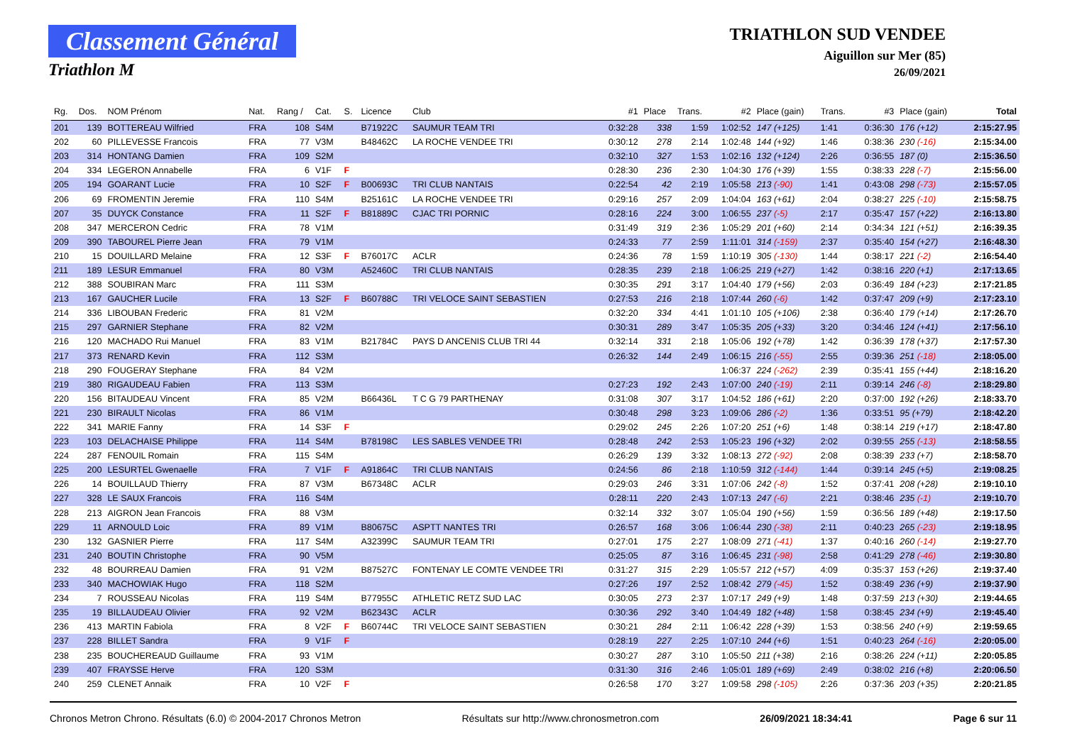Classement Général
Triathlon M
TRIATHLON SUD VENDEE
Aiguillon sur Mer (85)
26/09/2021
| Rg. | Dos. | NOM Prénom | Nat. | Rang / | Cat. | S. | Licence | Club | #1 | Place | Trans. | #2 | Place (gain) | Trans. | #3 | Place (gain) | Total |
| --- | --- | --- | --- | --- | --- | --- | --- | --- | --- | --- | --- | --- | --- | --- | --- | --- | --- |
| 201 | 139 | BOTTEREAU Wilfried | FRA | 108 | S4M | | B71922C | SAUMUR TEAM TRI | 0:32:28 | 338 | 1:59 | 1:02:52 | 147 (+125) | 1:41 | 0:36:30 | 176 (+12) | 2:15:27.95 |
| 202 | 60 | PILLEVESSE Francois | FRA | 77 | V3M | | B48462C | LA ROCHE VENDEE TRI | 0:30:12 | 278 | 2:14 | 1:02:48 | 144 (+92) | 1:46 | 0:38:36 | 230 (-16) | 2:15:34.00 |
| 203 | 314 | HONTANG Damien | FRA | 109 | S2M | | | | 0:32:10 | 327 | 1:53 | 1:02:16 | 132 (+124) | 2:26 | 0:36:55 | 187 (0) | 2:15:36.50 |
| 204 | 334 | LEGERON Annabelle | FRA | 6 | V1F | F | | | 0:28:30 | 236 | 2:30 | 1:04:30 | 176 (+39) | 1:55 | 0:38:33 | 228 (-7) | 2:15:56.00 |
| 205 | 194 | GOARANT Lucie | FRA | 10 | S2F | F | B00693C | TRI CLUB NANTAIS | 0:22:54 | 42 | 2:19 | 1:05:58 | 213 (-90) | 1:41 | 0:43:08 | 298 (-73) | 2:15:57.05 |
| 206 | 69 | FROMENTIN Jeremie | FRA | 110 | S4M | | B25161C | LA ROCHE VENDEE TRI | 0:29:16 | 257 | 2:09 | 1:04:04 | 163 (+61) | 2:04 | 0:38:27 | 225 (-10) | 2:15:58.75 |
| 207 | 35 | DUYCK Constance | FRA | 11 | S2F | F | B81889C | CJAC TRI PORNIC | 0:28:16 | 224 | 3:00 | 1:06:55 | 237 (-5) | 2:17 | 0:35:47 | 157 (+22) | 2:16:13.80 |
| 208 | 347 | MERCERON Cedric | FRA | 78 | V1M | | | | 0:31:49 | 319 | 2:36 | 1:05:29 | 201 (+60) | 2:14 | 0:34:34 | 121 (+51) | 2:16:39.35 |
| 209 | 390 | TABOUREL Pierre Jean | FRA | 79 | V1M | | | | 0:24:33 | 77 | 2:59 | 1:11:01 | 314 (-159) | 2:37 | 0:35:40 | 154 (+27) | 2:16:48.30 |
| 210 | 15 | DOUILLARD Melaine | FRA | 12 | S3F | F | B76017C | ACLR | 0:24:36 | 78 | 1:59 | 1:10:19 | 305 (-130) | 1:44 | 0:38:17 | 221 (-2) | 2:16:54.40 |
| 211 | 189 | LESUR Emmanuel | FRA | 80 | V3M | | A52460C | TRI CLUB NANTAIS | 0:28:35 | 239 | 2:18 | 1:06:25 | 219 (+27) | 1:42 | 0:38:16 | 220 (+1) | 2:17:13.65 |
| 212 | 388 | SOUBIRAN Marc | FRA | 111 | S3M | | | | 0:30:35 | 291 | 3:17 | 1:04:40 | 179 (+56) | 2:03 | 0:36:49 | 184 (+23) | 2:17:21.85 |
| 213 | 167 | GAUCHER Lucile | FRA | 13 | S2F | F | B60788C | TRI VELOCE SAINT SEBASTIEN | 0:27:53 | 216 | 2:18 | 1:07:44 | 260 (-6) | 1:42 | 0:37:47 | 209 (+9) | 2:17:23.10 |
| 214 | 336 | LIBOUBAN Frederic | FRA | 81 | V2M | | | | 0:32:20 | 334 | 4:41 | 1:01:10 | 105 (+106) | 2:38 | 0:36:40 | 179 (+14) | 2:17:26.70 |
| 215 | 297 | GARNIER Stephane | FRA | 82 | V2M | | | | 0:30:31 | 289 | 3:47 | 1:05:35 | 205 (+33) | 3:20 | 0:34:46 | 124 (+41) | 2:17:56.10 |
| 216 | 120 | MACHADO Rui Manuel | FRA | 83 | V1M | | B21784C | PAYS D ANCENIS CLUB TRI 44 | 0:32:14 | 331 | 2:18 | 1:05:06 | 192 (+78) | 1:42 | 0:36:39 | 178 (+37) | 2:17:57.30 |
| 217 | 373 | RENARD Kevin | FRA | 112 | S3M | | | | 0:26:32 | 144 | 2:49 | 1:06:15 | 216 (-55) | 2:55 | 0:39:36 | 251 (-18) | 2:18:05.00 |
| 218 | 290 | FOUGERAY Stephane | FRA | 84 | V2M | | | | | | | 1:06:37 | 224 (-262) | 2:39 | 0:35:41 | 155 (+44) | 2:18:16.20 |
| 219 | 380 | RIGAUDEAU Fabien | FRA | 113 | S3M | | | | 0:27:23 | 192 | 2:43 | 1:07:00 | 240 (-19) | 2:11 | 0:39:14 | 246 (-8) | 2:18:29.80 |
| 220 | 156 | BITAUDEAU Vincent | FRA | 85 | V2M | | B66436L | T C G 79 PARTHENAY | 0:31:08 | 307 | 3:17 | 1:04:52 | 186 (+61) | 2:20 | 0:37:00 | 192 (+26) | 2:18:33.70 |
| 221 | 230 | BIRAULT Nicolas | FRA | 86 | V1M | | | | 0:30:48 | 298 | 3:23 | 1:09:06 | 286 (-2) | 1:36 | 0:33:51 | 95 (+79) | 2:18:42.20 |
| 222 | 341 | MARIE Fanny | FRA | 14 | S3F | F | | | 0:29:02 | 245 | 2:26 | 1:07:20 | 251 (+6) | 1:48 | 0:38:14 | 219 (+17) | 2:18:47.80 |
| 223 | 103 | DELACHAISE Philippe | FRA | 114 | S4M | | B78198C | LES SABLES VENDEE TRI | 0:28:48 | 242 | 2:53 | 1:05:23 | 196 (+32) | 2:02 | 0:39:55 | 255 (-13) | 2:18:58.55 |
| 224 | 287 | FENOUIL Romain | FRA | 115 | S4M | | | | 0:26:29 | 139 | 3:32 | 1:08:13 | 272 (-92) | 2:08 | 0:38:39 | 233 (+7) | 2:18:58.70 |
| 225 | 200 | LESURTEL Gwenaelle | FRA | 7 | V1F | F | A91864C | TRI CLUB NANTAIS | 0:24:56 | 86 | 2:18 | 1:10:59 | 312 (-144) | 1:44 | 0:39:14 | 245 (+5) | 2:19:08.25 |
| 226 | 14 | BOUILLAUD Thierry | FRA | 87 | V3M | | B67348C | ACLR | 0:29:03 | 246 | 3:31 | 1:07:06 | 242 (-8) | 1:52 | 0:37:41 | 208 (+28) | 2:19:10.10 |
| 227 | 328 | LE SAUX Francois | FRA | 116 | S4M | | | | 0:28:11 | 220 | 2:43 | 1:07:13 | 247 (-6) | 2:21 | 0:38:46 | 235 (-1) | 2:19:10.70 |
| 228 | 213 | AIGRON Jean Francois | FRA | 88 | V3M | | | | 0:32:14 | 332 | 3:07 | 1:05:04 | 190 (+56) | 1:59 | 0:36:56 | 189 (+48) | 2:19:17.50 |
| 229 | 11 | ARNOULD Loic | FRA | 89 | V1M | | B80675C | ASPTT NANTES TRI | 0:26:57 | 168 | 3:06 | 1:06:44 | 230 (-38) | 2:11 | 0:40:23 | 265 (-23) | 2:19:18.95 |
| 230 | 132 | GASNIER Pierre | FRA | 117 | S4M | | A32399C | SAUMUR TEAM TRI | 0:27:01 | 175 | 2:27 | 1:08:09 | 271 (-41) | 1:37 | 0:40:16 | 260 (-14) | 2:19:27.70 |
| 231 | 240 | BOUTIN Christophe | FRA | 90 | V5M | | | | 0:25:05 | 87 | 3:16 | 1:06:45 | 231 (-98) | 2:58 | 0:41:29 | 278 (-46) | 2:19:30.80 |
| 232 | 48 | BOURREAU Damien | FRA | 91 | V2M | | B87527C | FONTENAY LE COMTE VENDEE TRI | 0:31:27 | 315 | 2:29 | 1:05:57 | 212 (+57) | 4:09 | 0:35:37 | 153 (+26) | 2:19:37.40 |
| 233 | 340 | MACHOWIAK Hugo | FRA | 118 | S2M | | | | 0:27:26 | 197 | 2:52 | 1:08:42 | 279 (-45) | 1:52 | 0:38:49 | 236 (+9) | 2:19:37.90 |
| 234 | 7 | ROUSSEAU Nicolas | FRA | 119 | S4M | | B77955C | ATHLETIC RETZ SUD LAC | 0:30:05 | 273 | 2:37 | 1:07:17 | 249 (+9) | 1:48 | 0:37:59 | 213 (+30) | 2:19:44.65 |
| 235 | 19 | BILLAUDEAU Olivier | FRA | 92 | V2M | | B62343C | ACLR | 0:30:36 | 292 | 3:40 | 1:04:49 | 182 (+48) | 1:58 | 0:38:45 | 234 (+9) | 2:19:45.40 |
| 236 | 413 | MARTIN Fabiola | FRA | 8 | V2F | F | B60744C | TRI VELOCE SAINT SEBASTIEN | 0:30:21 | 284 | 2:11 | 1:06:42 | 228 (+39) | 1:53 | 0:38:56 | 240 (+9) | 2:19:59.65 |
| 237 | 228 | BILLET Sandra | FRA | 9 | V1F | F | | | 0:28:19 | 227 | 2:25 | 1:07:10 | 244 (+6) | 1:51 | 0:40:23 | 264 (-16) | 2:20:05.00 |
| 238 | 235 | BOUCHEREAUD Guillaume | FRA | 93 | V1M | | | | 0:30:27 | 287 | 3:10 | 1:05:50 | 211 (+38) | 2:16 | 0:38:26 | 224 (+11) | 2:20:05.85 |
| 239 | 407 | FRAYSSE Herve | FRA | 120 | S3M | | | | 0:31:30 | 316 | 2:46 | 1:05:01 | 189 (+69) | 2:49 | 0:38:02 | 216 (+8) | 2:20:06.50 |
| 240 | 259 | CLENET Annaik | FRA | 10 | V2F | F | | | 0:26:58 | 170 | 3:27 | 1:09:58 | 298 (-105) | 2:26 | 0:37:36 | 203 (+35) | 2:20:21.85 |
Chronos Metron Chrono. Résultats (6.0) © 2004-2017 Chronos Metron Résultats sur http://www.chronosmetron.com 26/09/2021 18:34:41 Page 6 sur 11